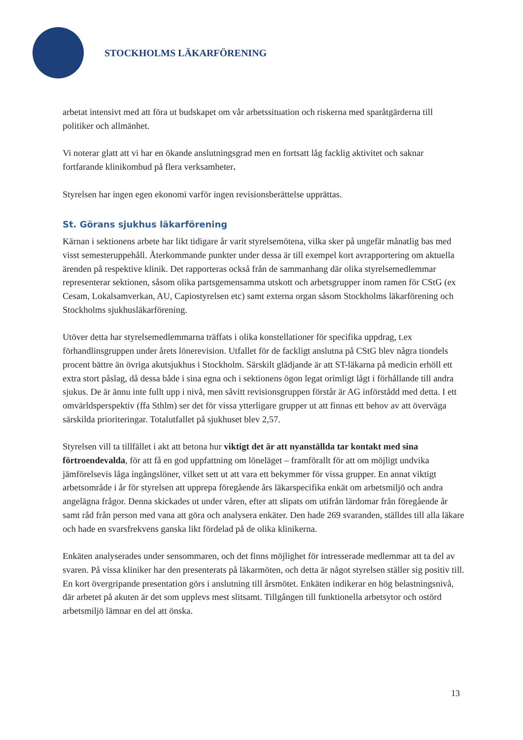STOCKHOLMS LÄKARFÖRENING
arbetat intensivt med att föra ut budskapet om vår arbetssituation och riskerna med sparåtgärderna till politiker och allmänhet.
Vi noterar glatt att vi har en ökande anslutningsgrad men en fortsatt låg facklig aktivitet och saknar fortfarande klinikombud på flera verksamheter.
Styrelsen har ingen egen ekonomi varför ingen revisionsberättelse upprättas.
St. Görans sjukhus läkarförening
Kärnan i sektionens arbete har likt tidigare år varit styrelsemötena, vilka sker på ungefär månatlig bas med visst semesteruppehåll. Återkommande punkter under dessa är till exempel kort avrapportering om aktuella ärenden på respektive klinik. Det rapporteras också från de sammanhang där olika styrelsemedlemmar representerar sektionen, såsom olika partsgemensamma utskott och arbetsgrupper inom ramen för CStG (ex Cesam, Lokalsamverkan, AU, Capiostyrelsen etc) samt externa organ såsom Stockholms läkarförening och Stockholms sjukhusläkarförening.
Utöver detta har styrelsemedlemmarna träffats i olika konstellationer för specifika uppdrag, t.ex förhandlinsgruppen under årets lönerevision. Utfallet för de fackligt anslutna på CStG blev några tiondels procent bättre än övriga akutsjukhus i Stockholm. Särskilt glädjande är att ST-läkarna på medicin erhöll ett extra stort påslag, då dessa både i sina egna och i sektionens ögon legat orimligt lågt i förhållande till andra sjukus. De är ännu inte fullt upp i nivå, men såvitt revisionsgruppen förstår är AG införstådd med detta. I ett omvärldsperspektiv (ffa Sthlm) ser det för vissa ytterligare grupper ut att finnas ett behov av att överväga särskilda prioriteringar. Totalutfallet på sjukhuset blev 2,57.
Styrelsen vill ta tillfället i akt att betona hur viktigt det är att nyanställda tar kontakt med sina förtroendevalda, för att få en god uppfattning om löneläget – framförallt för att om möjligt undvika jämförelsevis låga ingångslöner, vilket sett ut att vara ett bekymmer för vissa grupper. En annat viktigt arbetsområde i år för styrelsen att upprepa föregående års läkarspecifika enkät om arbetsmiljö och andra angelägna frågor. Denna skickades ut under våren, efter att slipats om utifrån lärdomar från föregående år samt råd från person med vana att göra och analysera enkäter. Den hade 269 svaranden, ställdes till alla läkare och hade en svarsfrekvens ganska likt fördelad på de olika klinikerna.
Enkäten analyserades under sensommaren, och det finns möjlighet för intresserade medlemmar att ta del av svaren. På vissa kliniker har den presenterats på läkarmöten, och detta är något styrelsen ställer sig positiv till. En kort övergripande presentation görs i anslutning till årsmötet. Enkäten indikerar en hög belastningsnivå, där arbetet på akuten är det som upplevs mest slitsamt. Tillgången till funktionella arbetsytor och ostörd arbetsmiljö lämnar en del att önska.
13